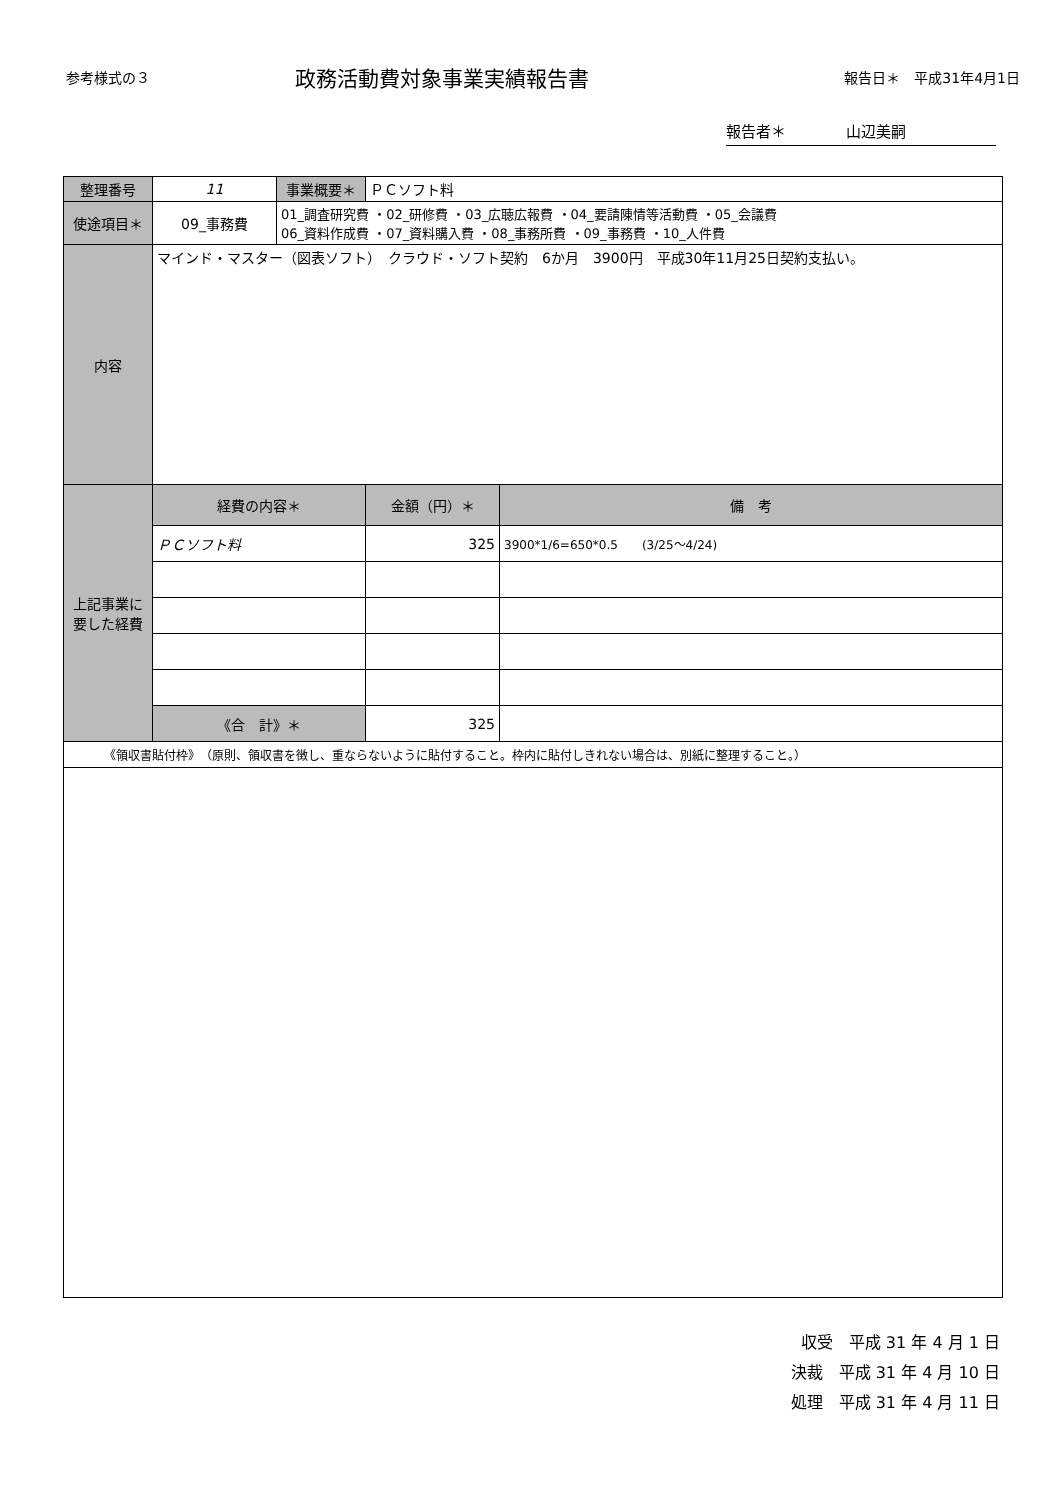参考様式の３ 政務活動費対象事業実績報告書 報告日＊　平成31年4月1日
報告者＊　　　　山辺美嗣
| 整理番号 | 11 | 事業概要＊ | ＰＣソフト料 | |
| 使途項目＊ | 09_事務費 | 01_調査研究費 ・02_研修費 ・03_広聴広報費 ・04_要請陳情等活動費 ・05_会議費 06_資料作成費 ・07_資料購入費 ・08_事務所費 ・09_事務費 ・10_人件費 | | |
| 内容 | マインド・マスター（図表ソフト） クラウド・ソフト契約 6か月 3900円 平成30年11月25日契約支払い。 | | | |
| 上記事業に要した経費 | 経費の内容＊ | | 金額（円）＊ | 備 考 |
| | ＰＣソフト料 | | 325 | 3900*1/6=650*0.5 (3/25～4/24) |
| | 《合 計》＊ | | 325 | |
《領収書貼付枠》　（原則、領収書を徴し、重ならないように貼付すること。枠内に貼付しきれない場合は、別紙に整理すること。）
収受　平成 31 年 4 月 1 日
決裁　平成 31 年 4 月 10 日
処理　平成 31 年 4 月 11 日